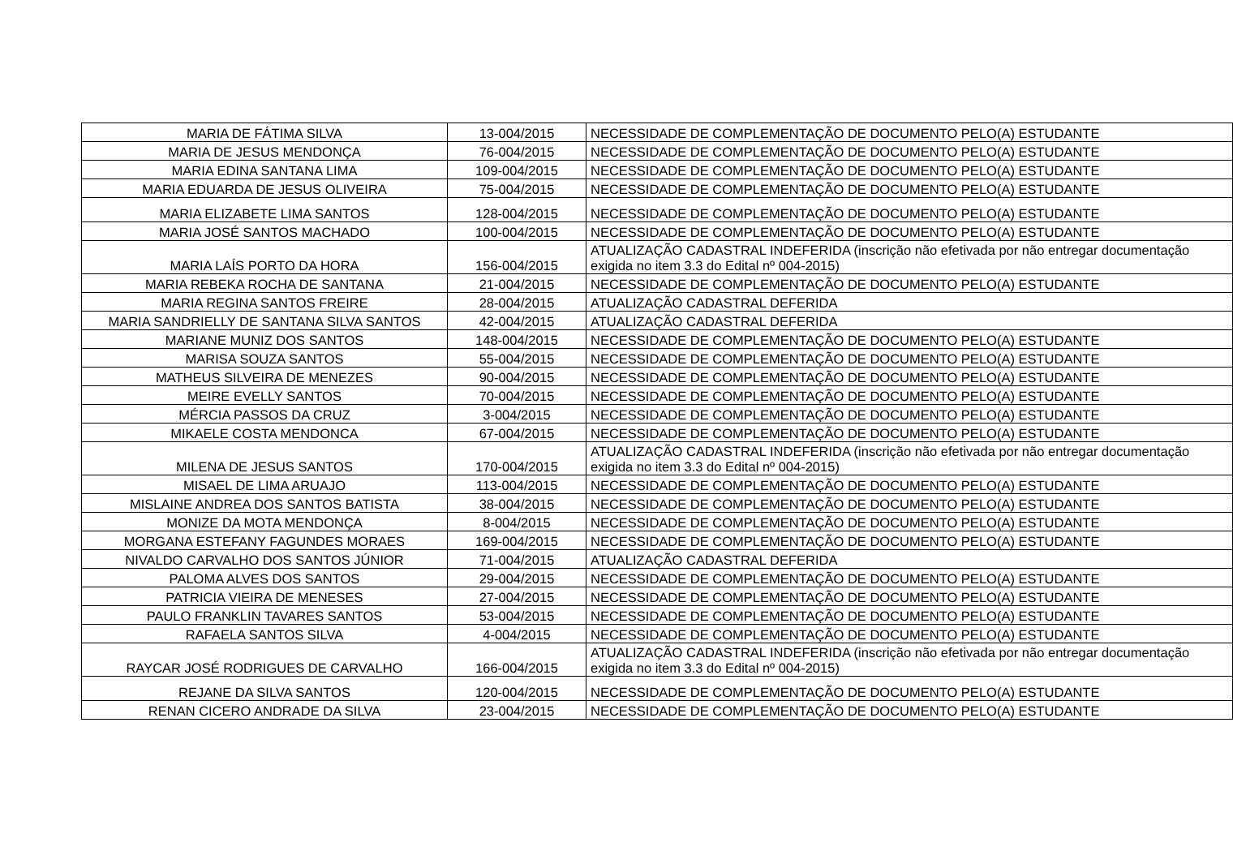| MARIA DE FÁTIMA SILVA | 13-004/2015 | NECESSIDADE DE COMPLEMENTAÇÃO DE DOCUMENTO PELO(A) ESTUDANTE |
| MARIA DE JESUS MENDONÇA | 76-004/2015 | NECESSIDADE DE COMPLEMENTAÇÃO DE DOCUMENTO PELO(A) ESTUDANTE |
| MARIA EDINA SANTANA LIMA | 109-004/2015 | NECESSIDADE DE COMPLEMENTAÇÃO DE DOCUMENTO PELO(A) ESTUDANTE |
| MARIA EDUARDA DE JESUS OLIVEIRA | 75-004/2015 | NECESSIDADE DE COMPLEMENTAÇÃO DE DOCUMENTO PELO(A) ESTUDANTE |
| MARIA ELIZABETE LIMA SANTOS | 128-004/2015 | NECESSIDADE DE COMPLEMENTAÇÃO DE DOCUMENTO PELO(A) ESTUDANTE |
| MARIA JOSÉ SANTOS MACHADO | 100-004/2015 | NECESSIDADE DE COMPLEMENTAÇÃO DE DOCUMENTO PELO(A) ESTUDANTE |
| MARIA LAÍS PORTO DA HORA | 156-004/2015 | ATUALIZAÇÃO CADASTRAL INDEFERIDA (inscrição não efetivada por não entregar documentação exigida no item 3.3 do Edital nº 004-2015) |
| MARIA REBEKA ROCHA DE SANTANA | 21-004/2015 | NECESSIDADE DE COMPLEMENTAÇÃO DE DOCUMENTO PELO(A) ESTUDANTE |
| MARIA REGINA SANTOS FREIRE | 28-004/2015 | ATUALIZAÇÃO CADASTRAL DEFERIDA |
| MARIA SANDRIELLY DE SANTANA SILVA SANTOS | 42-004/2015 | ATUALIZAÇÃO CADASTRAL DEFERIDA |
| MARIANE MUNIZ DOS SANTOS | 148-004/2015 | NECESSIDADE DE COMPLEMENTAÇÃO DE DOCUMENTO PELO(A) ESTUDANTE |
| MARISA SOUZA SANTOS | 55-004/2015 | NECESSIDADE DE COMPLEMENTAÇÃO DE DOCUMENTO PELO(A) ESTUDANTE |
| MATHEUS SILVEIRA DE MENEZES | 90-004/2015 | NECESSIDADE DE COMPLEMENTAÇÃO DE DOCUMENTO PELO(A) ESTUDANTE |
| MEIRE EVELLY SANTOS | 70-004/2015 | NECESSIDADE DE COMPLEMENTAÇÃO DE DOCUMENTO PELO(A) ESTUDANTE |
| MÉRCIA PASSOS DA CRUZ | 3-004/2015 | NECESSIDADE DE COMPLEMENTAÇÃO DE DOCUMENTO PELO(A) ESTUDANTE |
| MIKAELE COSTA MENDONCA | 67-004/2015 | NECESSIDADE DE COMPLEMENTAÇÃO DE DOCUMENTO PELO(A) ESTUDANTE |
| MILENA DE JESUS SANTOS | 170-004/2015 | ATUALIZAÇÃO CADASTRAL INDEFERIDA (inscrição não efetivada por não entregar documentação exigida no item 3.3 do Edital nº 004-2015) |
| MISAEL DE LIMA ARUAJO | 113-004/2015 | NECESSIDADE DE COMPLEMENTAÇÃO DE DOCUMENTO PELO(A) ESTUDANTE |
| MISLAINE ANDREA DOS SANTOS BATISTA | 38-004/2015 | NECESSIDADE DE COMPLEMENTAÇÃO DE DOCUMENTO PELO(A) ESTUDANTE |
| MONIZE DA MOTA MENDONÇA | 8-004/2015 | NECESSIDADE DE COMPLEMENTAÇÃO DE DOCUMENTO PELO(A) ESTUDANTE |
| MORGANA ESTEFANY FAGUNDES MORAES | 169-004/2015 | NECESSIDADE DE COMPLEMENTAÇÃO DE DOCUMENTO PELO(A) ESTUDANTE |
| NIVALDO CARVALHO DOS SANTOS JÚNIOR | 71-004/2015 | ATUALIZAÇÃO CADASTRAL DEFERIDA |
| PALOMA ALVES DOS SANTOS | 29-004/2015 | NECESSIDADE DE COMPLEMENTAÇÃO DE DOCUMENTO PELO(A) ESTUDANTE |
| PATRICIA VIEIRA DE MENESES | 27-004/2015 | NECESSIDADE DE COMPLEMENTAÇÃO DE DOCUMENTO PELO(A) ESTUDANTE |
| PAULO FRANKLIN TAVARES SANTOS | 53-004/2015 | NECESSIDADE DE COMPLEMENTAÇÃO DE DOCUMENTO PELO(A) ESTUDANTE |
| RAFAELA SANTOS SILVA | 4-004/2015 | NECESSIDADE DE COMPLEMENTAÇÃO DE DOCUMENTO PELO(A) ESTUDANTE |
| RAYCAR JOSÉ RODRIGUES DE CARVALHO | 166-004/2015 | ATUALIZAÇÃO CADASTRAL INDEFERIDA (inscrição não efetivada por não entregar documentação exigida no item 3.3 do Edital nº 004-2015) |
| REJANE DA SILVA SANTOS | 120-004/2015 | NECESSIDADE DE COMPLEMENTAÇÃO DE DOCUMENTO PELO(A) ESTUDANTE |
| RENAN CICERO ANDRADE DA SILVA | 23-004/2015 | NECESSIDADE DE COMPLEMENTAÇÃO DE DOCUMENTO PELO(A) ESTUDANTE |